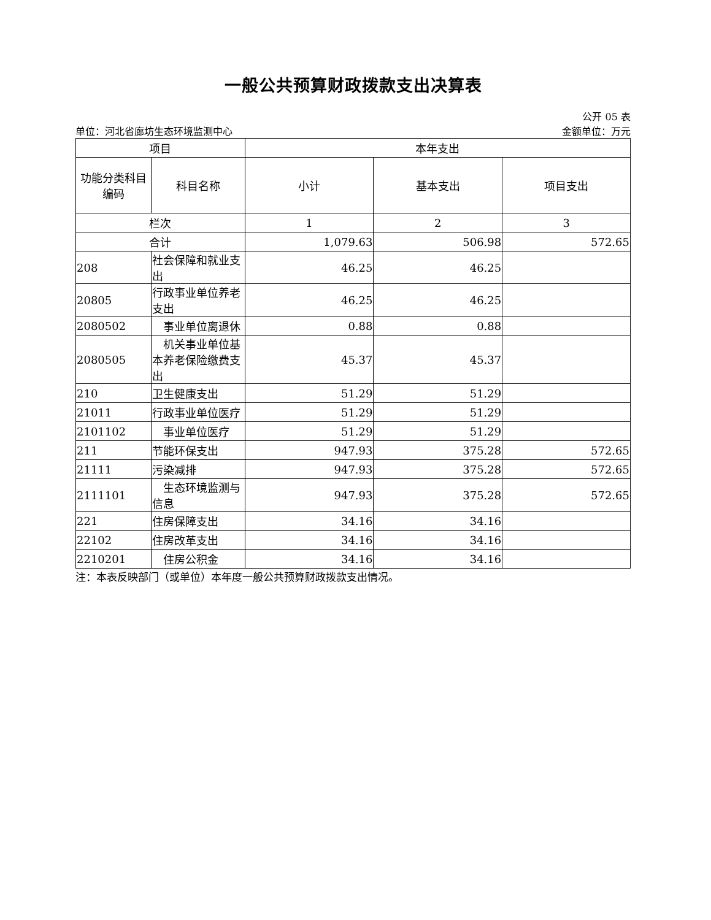一般公共预算财政拨款支出决算表
公开 05 表
单位：河北省廊坊生态环境监测中心 金额单位：万元
| 项目 | | 本年支出 | | |
| --- | --- | --- | --- | --- |
| 功能分类科目编码 | 科目名称 | 小计 | 基本支出 | 项目支出 |
| 栏次 | | 1 | 2 | 3 |
| 合计 | | 1,079.63 | 506.98 | 572.65 |
| 208 | 社会保障和就业支出 | 46.25 | 46.25 | |
| 20805 | 行政事业单位养老支出 | 46.25 | 46.25 | |
| 2080502 | 事业单位离退休 | 0.88 | 0.88 | |
| 2080505 | 机关事业单位基本养老保险缴费支出 | 45.37 | 45.37 | |
| 210 | 卫生健康支出 | 51.29 | 51.29 | |
| 21011 | 行政事业单位医疗 | 51.29 | 51.29 | |
| 2101102 | 事业单位医疗 | 51.29 | 51.29 | |
| 211 | 节能环保支出 | 947.93 | 375.28 | 572.65 |
| 21111 | 污染减排 | 947.93 | 375.28 | 572.65 |
| 2111101 | 生态环境监测与信息 | 947.93 | 375.28 | 572.65 |
| 221 | 住房保障支出 | 34.16 | 34.16 | |
| 22102 | 住房改革支出 | 34.16 | 34.16 | |
| 2210201 | 住房公积金 | 34.16 | 34.16 | |
注：本表反映部门（或单位）本年度一般公共预算财政拨款支出情况。